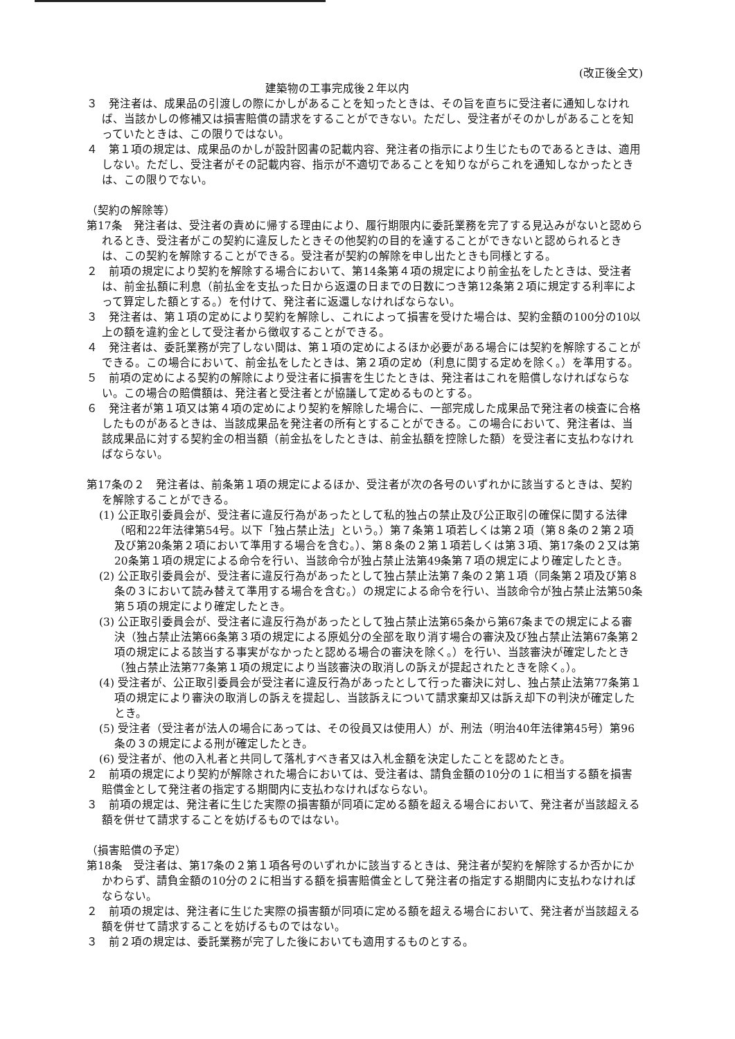(改正後全文)
建築物の工事完成後２年以内
３　発注者は、成果品の引渡しの際にかしがあることを知ったときは、その旨を直ちに受注者に通知しなければ、当該かしの修補又は損害賠償の請求をすることができない。ただし、受注者がそのかしがあることを知っていたときは、この限りではない。
４　第１項の規定は、成果品のかしが設計図書の記載内容、発注者の指示により生じたものであるときは、適用しない。ただし、受注者がその記載内容、指示が不適切であることを知りながらこれを通知しなかったときは、この限りでない。
（契約の解除等）
第17条　発注者は、受注者の責めに帰する理由により、履行期限内に委託業務を完了する見込みがないと認められるとき、受注者がこの契約に違反したときその他契約の目的を達することができないと認められるときは、この契約を解除することができる。受注者が契約の解除を申し出たときも同様とする。
２　前項の規定により契約を解除する場合において、第14条第４項の規定により前金払をしたときは、受注者は、前金払額に利息（前払金を支払った日から返還の日までの日数につき第12条第２項に規定する利率によって算定した額とする。）を付けて、発注者に返還しなければならない。
３　発注者は、第１項の定めにより契約を解除し、これによって損害を受けた場合は、契約金額の100分の10以上の額を違約金として受注者から徴収することができる。
４　発注者は、委託業務が完了しない間は、第１項の定めによるほか必要がある場合には契約を解除することができる。この場合において、前金払をしたときは、第２項の定め（利息に関する定めを除く。）を準用する。
５　前項の定めによる契約の解除により受注者に損害を生じたときは、発注者はこれを賠償しなければならない。この場合の賠償額は、発注者と受注者とが協議して定めるものとする。
６　発注者が第１項又は第４項の定めにより契約を解除した場合に、一部完成した成果品で発注者の検査に合格したものがあるときは、当該成果品を発注者の所有とすることができる。この場合において、発注者は、当該成果品に対する契約金の相当額（前金払をしたときは、前金払額を控除した額）を受注者に支払わなければならない。
第17条の２　発注者は、前条第１項の規定によるほか、受注者が次の各号のいずれかに該当するときは、契約を解除することができる。
(1) 公正取引委員会が、受注者に違反行為があったとして私的独占の禁止及び公正取引の確保に関する法律（昭和22年法律第54号。以下「独占禁止法」という。）第７条第１項若しくは第２項（第８条の２第２項及び第20条第２項において準用する場合を含む。）、第８条の２第１項若しくは第３項、第17条の２又は第20条第１項の規定による命令を行い、当該命令が独占禁止法第49条第７項の規定により確定したとき。
(2) 公正取引委員会が、受注者に違反行為があったとして独占禁止法第７条の２第１項（同条第２項及び第８条の３において読み替えて準用する場合を含む。）の規定による命令を行い、当該命令が独占禁止法第50条第５項の規定により確定したとき。
(3) 公正取引委員会が、受注者に違反行為があったとして独占禁止法第65条から第67条までの規定による審決（独占禁止法第66条第３項の規定による原処分の全部を取り消す場合の審決及び独占禁止法第67条第２項の規定による該当する事実がなかったと認める場合の審決を除く。）を行い、当該審決が確定したとき（独占禁止法第77条第１項の規定により当該審決の取消しの訴えが提起されたときを除く。）。
(4) 受注者が、公正取引委員会が受注者に違反行為があったとして行った審決に対し、独占禁止法第77条第１項の規定により審決の取消しの訴えを提起し、当該訴えについて請求棄却又は訴え却下の判決が確定したとき。
(5) 受注者（受注者が法人の場合にあっては、その役員又は使用人）が、刑法（明治40年法律第45号）第96条の３の規定による刑が確定したとき。
(6) 受注者が、他の入札者と共同して落札すべき者又は入札金額を決定したことを認めたとき。
２　前項の規定により契約が解除された場合においては、受注者は、請負金額の10分の１に相当する額を損害賠償金として発注者の指定する期間内に支払わなければならない。
３　前項の規定は、発注者に生じた実際の損害額が同項に定める額を超える場合において、発注者が当該超える額を併せて請求することを妨げるものではない。
（損害賠償の予定）
第18条　受注者は、第17条の２第１項各号のいずれかに該当するときは、発注者が契約を解除するか否かにかかわらず、請負金額の10分の２に相当する額を損害賠償金として発注者の指定する期間内に支払わなければならない。
２　前項の規定は、発注者に生じた実際の損害額が同項に定める額を超える場合において、発注者が当該超える額を併せて請求することを妨げるものではない。
３　前２項の規定は、委託業務が完了した後においても適用するものとする。